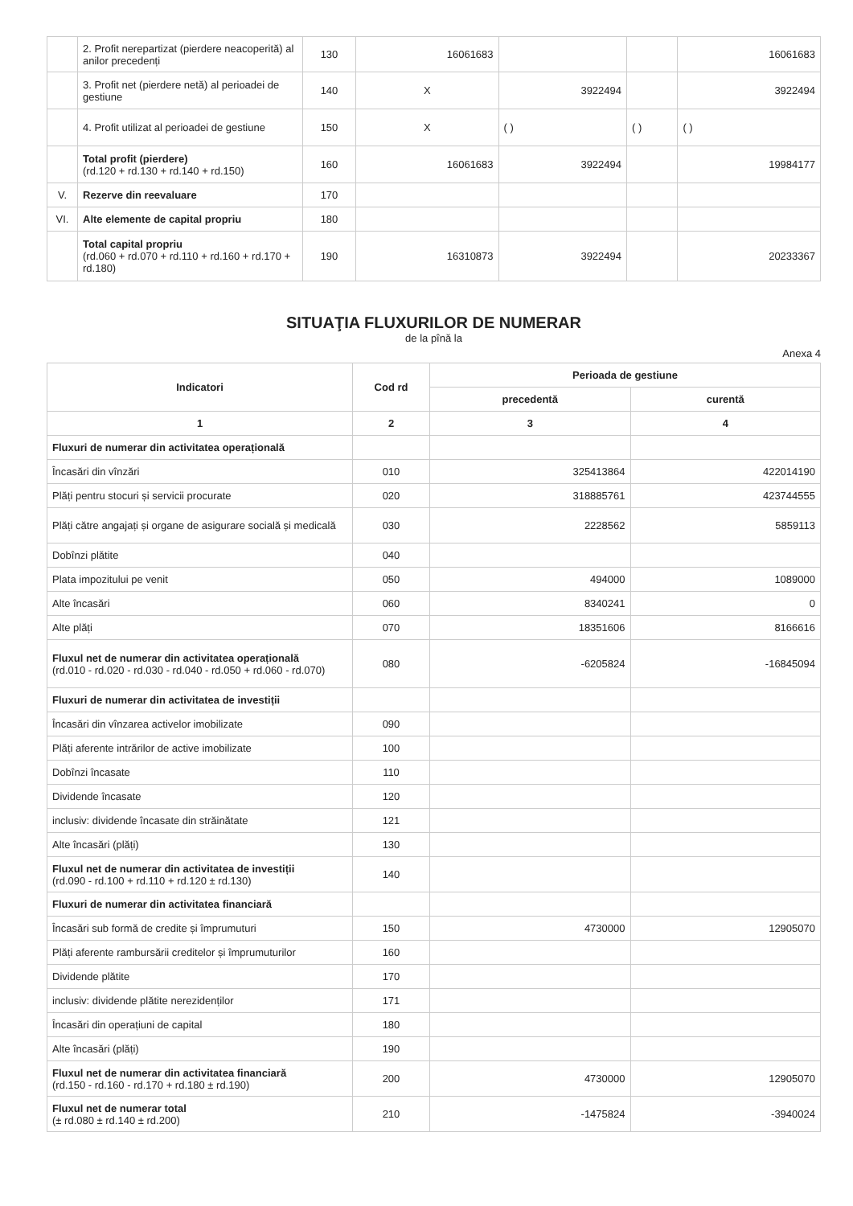| | 2. Profit nerepartizat (pierdere neacoperită) al anilor precedenți | 130 | 16061683 | | | 16061683 |
| | 3. Profit net (pierdere netă) al perioadei de gestiune | 140 | X | 3922494 | | 3922494 |
| | 4. Profit utilizat al perioadei de gestiune | 150 | X | ( ) | ( ) | ( ) |
| | Total profit (pierdere) (rd.120 + rd.130 + rd.140 + rd.150) | 160 | 16061683 | 3922494 | | 19984177 |
| V. | Rezerve din reevaluare | 170 | | | | |
| VI. | Alte elemente de capital propriu | 180 | | | | |
| | Total capital propriu (rd.060 + rd.070 + rd.110 + rd.160 + rd.170 + rd.180) | 190 | 16310873 | 3922494 | | 20233367 |
SITUAŢIA FLUXURILOR DE NUMERAR
de la pînă la
Anexa 4
| Indicatori | Cod rd | Perioada de gestiune | |
| --- | --- | --- | --- |
| | | precedentă | curentă |
| 1 | 2 | 3 | 4 |
| Fluxuri de numerar din activitatea operațională | | | |
| Încasări din vînzări | 010 | 325413864 | 422014190 |
| Plăți pentru stocuri și servicii procurate | 020 | 318885761 | 423744555 |
| Plăți către angajați și organe de asigurare socială și medicală | 030 | 2228562 | 5859113 |
| Dobînzi plătite | 040 | | |
| Plata impozitului pe venit | 050 | 494000 | 1089000 |
| Alte încasări | 060 | 8340241 | 0 |
| Alte plăți | 070 | 18351606 | 8166616 |
| Fluxul net de numerar din activitatea operațională (rd.010 - rd.020 - rd.030 - rd.040 - rd.050 + rd.060 - rd.070) | 080 | -6205824 | -16845094 |
| Fluxuri de numerar din activitatea de investiții | | | |
| Încasări din vînzarea activelor imobilizate | 090 | | |
| Plăți aferente intrărilor de active imobilizate | 100 | | |
| Dobînzi încasate | 110 | | |
| Dividende încasate | 120 | | |
| inclusiv: dividende încasate din străinătate | 121 | | |
| Alte încasări (plăți) | 130 | | |
| Fluxul net de numerar din activitatea de investiții (rd.090 - rd.100 + rd.110 + rd.120 ± rd.130) | 140 | | |
| Fluxuri de numerar din activitatea financiară | | | |
| Încasări sub formă de credite și împrumuturi | 150 | 4730000 | 12905070 |
| Plăți aferente rambursării creditelor și împrumuturilor | 160 | | |
| Dividende plătite | 170 | | |
| inclusiv: dividende plătite nerezidenților | 171 | | |
| Încasări din operațiuni de capital | 180 | | |
| Alte încasări (plăți) | 190 | | |
| Fluxul net de numerar din activitatea financiară (rd.150 - rd.160 - rd.170 + rd.180 ± rd.190) | 200 | 4730000 | 12905070 |
| Fluxul net de numerar total (± rd.080 ± rd.140 ± rd.200) | 210 | -1475824 | -3940024 |